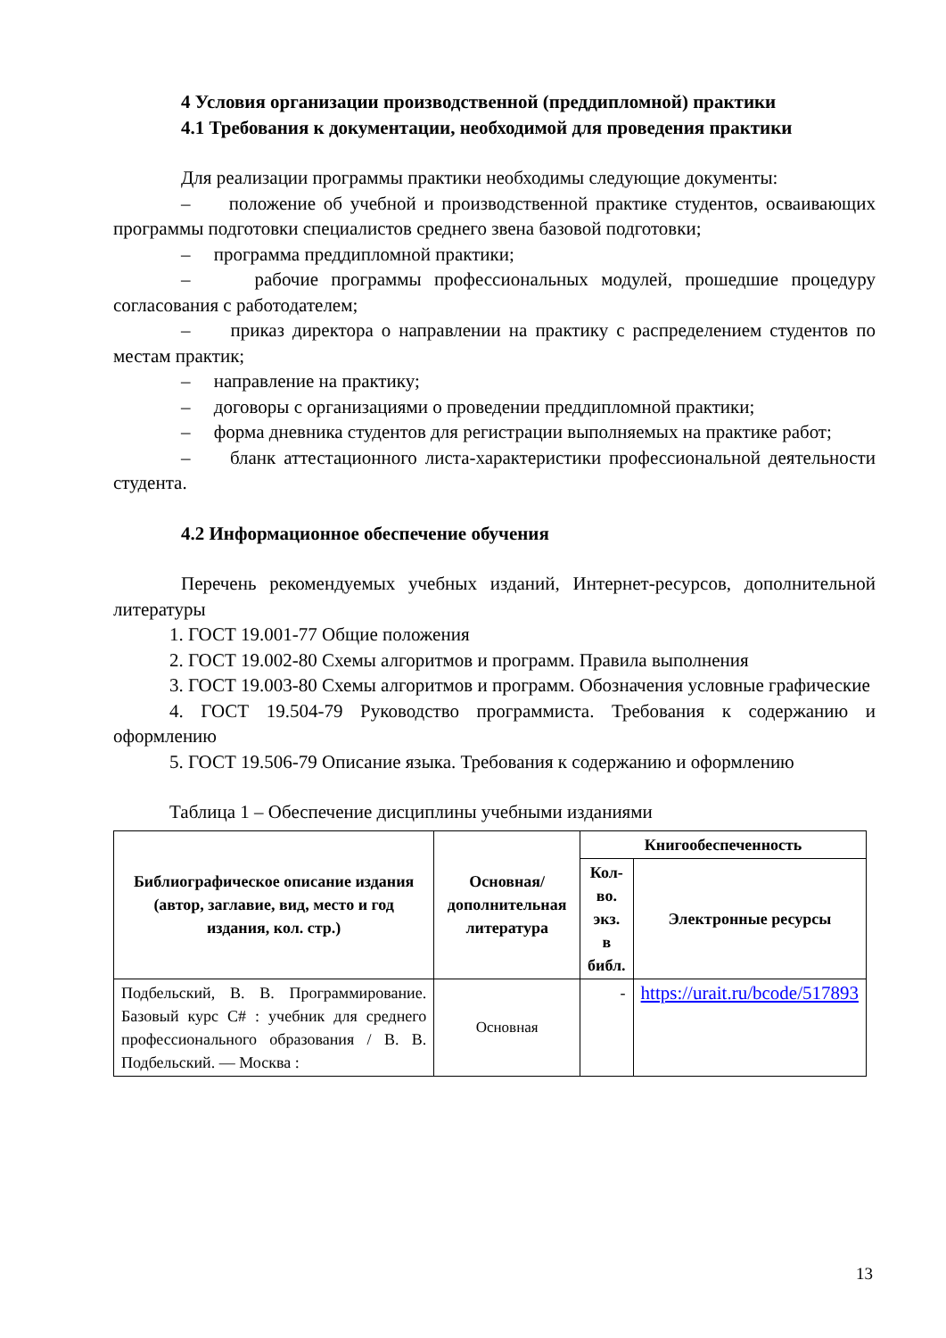4 Условия организации производственной (преддипломной) практики
4.1 Требования к документации, необходимой для проведения практики
Для реализации программы практики необходимы следующие документы:
– положение об учебной и производственной практике студентов, осваивающих программы подготовки специалистов среднего звена базовой подготовки;
– программа преддипломной практики;
– рабочие программы профессиональных модулей, прошедшие процедуру согласования с работодателем;
– приказ директора о направлении на практику с распределением студентов по местам практик;
– направление на практику;
– договоры с организациями о проведении преддипломной практики;
– форма дневника студентов для регистрации выполняемых на практике работ;
– бланк аттестационного листа-характеристики профессиональной деятельности студента.
4.2 Информационное обеспечение обучения
Перечень рекомендуемых учебных изданий, Интернет-ресурсов, дополнительной литературы
1. ГОСТ 19.001-77 Общие положения
2. ГОСТ 19.002-80 Схемы алгоритмов и программ. Правила выполнения
3. ГОСТ 19.003-80 Схемы алгоритмов и программ. Обозначения условные графические
4. ГОСТ 19.504-79 Руководство программиста. Требования к содержанию и оформлению
5. ГОСТ 19.506-79 Описание языка. Требования к содержанию и оформлению
Таблица 1 – Обеспечение дисциплины учебными изданиями
| Библиографическое описание издания (автор, заглавие, вид, место и год издания, кол. стр.) | Основная/ дополнительная литература | Книгообеспеченность | |
| --- | --- | --- | --- |
| | | Кол-во. экз. в библ. | Электронные ресурсы |
| Подбельский, В. В. Программирование. Базовый курс С# : учебник для среднего профессионального образования / В. В. Подбельский. — Москва : | Основная | - | https://urait.ru/bcode/517893 |
13